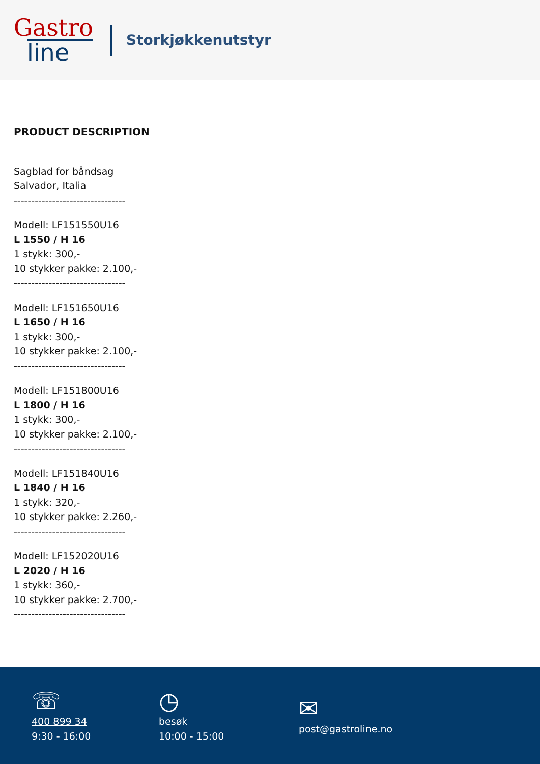Gastro
line
Storkjøkkenutstyr
PRODUCT DESCRIPTION
Sagblad for båndsag
Salvador, Italia
--------------------------------
Modell: LF151550U16
L 1550 / H 16
1 stykk: 300,-
10 stykker pakke: 2.100,-
--------------------------------
Modell: LF151650U16
L 1650 / H 16
1 stykk: 300,-
10 stykker pakke: 2.100,-
--------------------------------
Modell: LF151800U16
L 1800 / H 16
1 stykk: 300,-
10 stykker pakke: 2.100,-
--------------------------------
Modell: LF151840U16
L 1840 / H 16
1 stykk: 320,-
10 stykker pakke: 2.260,-
--------------------------------
Modell: LF152020U16
L 2020 / H 16
1 stykk: 360,-
10 stykker pakke: 2.700,-
--------------------------------
☏
400 899 34
9:30 - 16:00
◷
besøk
10:00 - 15:00
✉
post@gastroline.no